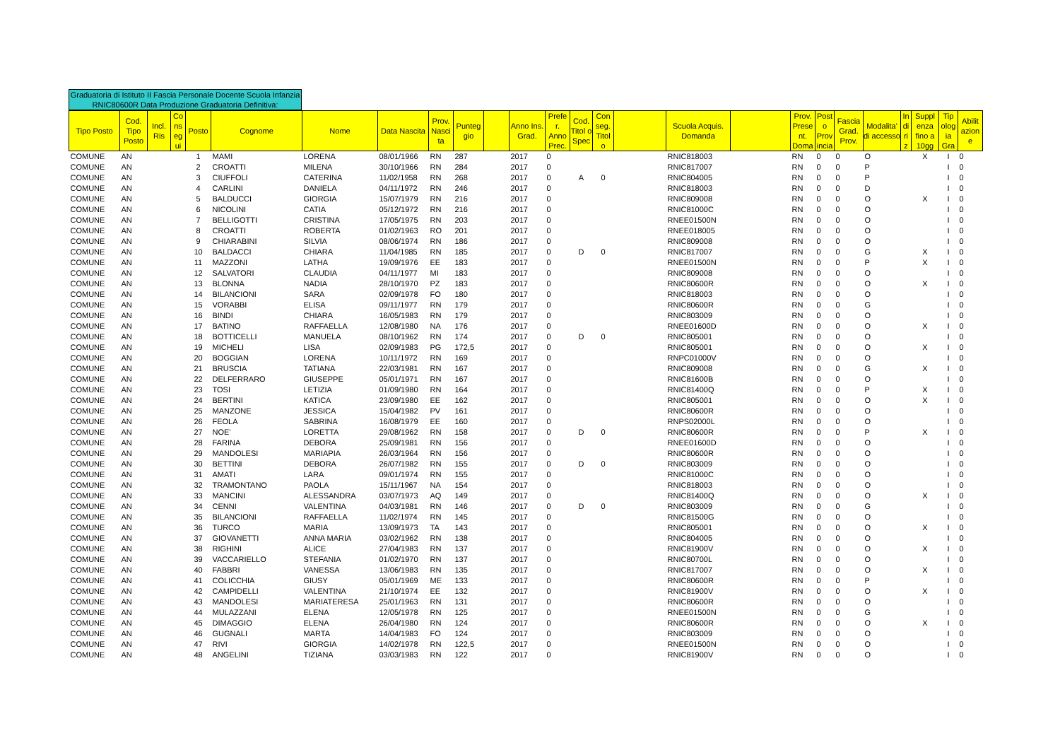Graduatoria di Istituto II Fascia Personale Docente Scuola Infanzia RNIC80600R Data Produzione Graduatoria Definitiva:
| Tipo Posto | Cod. Tipo Posto | Incl. Ris | Co ns eg ui | Posto | Cognome | Nome | Data Nascita | Prov. Nasci ta | Punteg gio | | Anno Ins. Grad. | Prefe r. Anno Prec. | Cod. Titol o Spec | Con seg. Titol o | | Scuola Acquis. Domanda | | Prov. Prese nt. Doma | Post o Prov incia | Fascia Grad. Prov. | Modalita' di accesso | In di ri z | Suppl enza fino a 10gg | Tip olog ia Gra | Abilit azion e |
| --- | --- | --- | --- | --- | --- | --- | --- | --- | --- | --- | --- | --- | --- | --- | --- | --- | --- | --- | --- | --- | --- | --- | --- | --- | --- |
| COMUNE | AN | | | 1 | MAMI | LORENA | 08/01/1966 | RN | 287 | | 2017 | 0 | | | | RNIC818003 | | RN | 0 | 0 | O | | X | I | 0 |
| COMUNE | AN | | | 2 | CROATTI | MILENA | 30/10/1966 | RN | 284 | | 2017 | 0 | | | | RNIC817007 | | RN | 0 | 0 | P | | | I | 0 |
| COMUNE | AN | | | 3 | CIUFFOLI | CATERINA | 11/02/1958 | RN | 268 | | 2017 | 0 | A | 0 | | RNIC804005 | | RN | 0 | 0 | P | | | I | 0 |
| COMUNE | AN | | | 4 | CARLINI | DANIELA | 04/11/1972 | RN | 246 | | 2017 | 0 | | | | RNIC818003 | | RN | 0 | 0 | D | | | I | 0 |
| COMUNE | AN | | | 5 | BALDUCCI | GIORGIA | 15/07/1979 | RN | 216 | | 2017 | 0 | | | | RNIC809008 | | RN | 0 | 0 | O | | X | I | 0 |
| COMUNE | AN | | | 6 | NICOLINI | CATIA | 05/12/1972 | RN | 216 | | 2017 | 0 | | | | RNIC81000C | | RN | 0 | 0 | O | | | I | 0 |
| COMUNE | AN | | | 7 | BELLIGOTTI | CRISTINA | 17/05/1975 | RN | 203 | | 2017 | 0 | | | | RNEE01500N | | RN | 0 | 0 | O | | | I | 0 |
| COMUNE | AN | | | 8 | CROATTI | ROBERTA | 01/02/1963 | RO | 201 | | 2017 | 0 | | | | RNEE018005 | | RN | 0 | 0 | O | | | I | 0 |
| COMUNE | AN | | | 9 | CHIARABINI | SILVIA | 08/06/1974 | RN | 186 | | 2017 | 0 | | | | RNIC809008 | | RN | 0 | 0 | O | | | I | 0 |
| COMUNE | AN | | | 10 | BALDACCI | CHIARA | 11/04/1985 | RN | 185 | | 2017 | 0 | D | 0 | | RNIC817007 | | RN | 0 | 0 | G | | X | I | 0 |
| COMUNE | AN | | | 11 | MAZZONI | LATHA | 19/09/1976 | EE | 183 | | 2017 | 0 | | | | RNEE01500N | | RN | 0 | 0 | P | | X | I | 0 |
| COMUNE | AN | | | 12 | SALVATORI | CLAUDIA | 04/11/1977 | MI | 183 | | 2017 | 0 | | | | RNIC809008 | | RN | 0 | 0 | O | | | I | 0 |
| COMUNE | AN | | | 13 | BLONNA | NADIA | 28/10/1970 | PZ | 183 | | 2017 | 0 | | | | RNIC80600R | | RN | 0 | 0 | O | | X | I | 0 |
| COMUNE | AN | | | 14 | BILANCIONI | SARA | 02/09/1978 | FO | 180 | | 2017 | 0 | | | | RNIC818003 | | RN | 0 | 0 | O | | | I | 0 |
| COMUNE | AN | | | 15 | VORABBI | ELISA | 09/11/1977 | RN | 179 | | 2017 | 0 | | | | RNIC80600R | | RN | 0 | 0 | G | | | I | 0 |
| COMUNE | AN | | | 16 | BINDI | CHIARA | 16/05/1983 | RN | 179 | | 2017 | 0 | | | | RNIC803009 | | RN | 0 | 0 | O | | | I | 0 |
| COMUNE | AN | | | 17 | BATINO | RAFFAELLA | 12/08/1980 | NA | 176 | | 2017 | 0 | | | | RNEE01600D | | RN | 0 | 0 | O | | X | I | 0 |
| COMUNE | AN | | | 18 | BOTTICELLI | MANUELA | 08/10/1962 | RN | 174 | | 2017 | 0 | D | 0 | | RNIC805001 | | RN | 0 | 0 | O | | | I | 0 |
| COMUNE | AN | | | 19 | MICHELI | LISA | 02/09/1983 | PG | 172,5 | | 2017 | 0 | | | | RNIC805001 | | RN | 0 | 0 | O | | X | I | 0 |
| COMUNE | AN | | | 20 | BOGGIAN | LORENA | 10/11/1972 | RN | 169 | | 2017 | 0 | | | | RNPC01000V | | RN | 0 | 0 | O | | | I | 0 |
| COMUNE | AN | | | 21 | BRUSCIA | TATIANA | 22/03/1981 | RN | 167 | | 2017 | 0 | | | | RNIC809008 | | RN | 0 | 0 | G | | X | I | 0 |
| COMUNE | AN | | | 22 | DELFERRARO | GIUSEPPE | 05/01/1971 | RN | 167 | | 2017 | 0 | | | | RNIC81600B | | RN | 0 | 0 | O | | | I | 0 |
| COMUNE | AN | | | 23 | TOSI | LETIZIA | 01/09/1980 | RN | 164 | | 2017 | 0 | | | | RNIC81400Q | | RN | 0 | 0 | P | | X | I | 0 |
| COMUNE | AN | | | 24 | BERTINI | KATICA | 23/09/1980 | EE | 162 | | 2017 | 0 | | | | RNIC805001 | | RN | 0 | 0 | O | | X | I | 0 |
| COMUNE | AN | | | 25 | MANZONE | JESSICA | 15/04/1982 | PV | 161 | | 2017 | 0 | | | | RNIC80600R | | RN | 0 | 0 | O | | | I | 0 |
| COMUNE | AN | | | 26 | FEOLA | SABRINA | 16/08/1979 | EE | 160 | | 2017 | 0 | | | | RNPS02000L | | RN | 0 | 0 | O | | | I | 0 |
| COMUNE | AN | | | 27 | NOE' | LORETTA | 29/08/1962 | RN | 158 | | 2017 | 0 | D | 0 | | RNIC80600R | | RN | 0 | 0 | P | | X | I | 0 |
| COMUNE | AN | | | 28 | FARINA | DEBORA | 25/09/1981 | RN | 156 | | 2017 | 0 | | | | RNEE01600D | | RN | 0 | 0 | O | | | I | 0 |
| COMUNE | AN | | | 29 | MANDOLESI | MARIAPIA | 26/03/1964 | RN | 156 | | 2017 | 0 | | | | RNIC80600R | | RN | 0 | 0 | O | | | I | 0 |
| COMUNE | AN | | | 30 | BETTINI | DEBORA | 26/07/1982 | RN | 155 | | 2017 | 0 | D | 0 | | RNIC803009 | | RN | 0 | 0 | O | | | I | 0 |
| COMUNE | AN | | | 31 | AMATI | LARA | 09/01/1974 | RN | 155 | | 2017 | 0 | | | | RNIC81000C | | RN | 0 | 0 | O | | | I | 0 |
| COMUNE | AN | | | 32 | TRAMONTANO | PAOLA | 15/11/1967 | NA | 154 | | 2017 | 0 | | | | RNIC818003 | | RN | 0 | 0 | O | | | I | 0 |
| COMUNE | AN | | | 33 | MANCINI | ALESSANDRA | 03/07/1973 | AQ | 149 | | 2017 | 0 | | | | RNIC81400Q | | RN | 0 | 0 | O | | X | I | 0 |
| COMUNE | AN | | | 34 | CENNI | VALENTINA | 04/03/1981 | RN | 146 | | 2017 | 0 | D | 0 | | RNIC803009 | | RN | 0 | 0 | G | | | I | 0 |
| COMUNE | AN | | | 35 | BILANCIONI | RAFFAELLA | 11/02/1974 | RN | 145 | | 2017 | 0 | | | | RNIC81500G | | RN | 0 | 0 | O | | | I | 0 |
| COMUNE | AN | | | 36 | TURCO | MARIA | 13/09/1973 | TA | 143 | | 2017 | 0 | | | | RNIC805001 | | RN | 0 | 0 | O | | X | I | 0 |
| COMUNE | AN | | | 37 | GIOVANETTI | ANNA MARIA | 03/02/1962 | RN | 138 | | 2017 | 0 | | | | RNIC804005 | | RN | 0 | 0 | O | | | I | 0 |
| COMUNE | AN | | | 38 | RIGHINI | ALICE | 27/04/1983 | RN | 137 | | 2017 | 0 | | | | RNIC81900V | | RN | 0 | 0 | O | | X | I | 0 |
| COMUNE | AN | | | 39 | VACCARIELLO | STEFANIA | 01/02/1970 | RN | 137 | | 2017 | 0 | | | | RNIC80700L | | RN | 0 | 0 | O | | | I | 0 |
| COMUNE | AN | | | 40 | FABBRI | VANESSA | 13/06/1983 | RN | 135 | | 2017 | 0 | | | | RNIC817007 | | RN | 0 | 0 | O | | X | I | 0 |
| COMUNE | AN | | | 41 | COLICCHIA | GIUSY | 05/01/1969 | ME | 133 | | 2017 | 0 | | | | RNIC80600R | | RN | 0 | 0 | P | | | I | 0 |
| COMUNE | AN | | | 42 | CAMPIDELLI | VALENTINA | 21/10/1974 | EE | 132 | | 2017 | 0 | | | | RNIC81900V | | RN | 0 | 0 | O | | X | I | 0 |
| COMUNE | AN | | | 43 | MANDOLESI | MARIATERESA | 25/01/1963 | RN | 131 | | 2017 | 0 | | | | RNIC80600R | | RN | 0 | 0 | O | | | I | 0 |
| COMUNE | AN | | | 44 | MULAZZANI | ELENA | 12/05/1978 | RN | 125 | | 2017 | 0 | | | | RNEE01500N | | RN | 0 | 0 | G | | | I | 0 |
| COMUNE | AN | | | 45 | DIMAGGIO | ELENA | 26/04/1980 | RN | 124 | | 2017 | 0 | | | | RNIC80600R | | RN | 0 | 0 | O | | X | I | 0 |
| COMUNE | AN | | | 46 | GUGNALI | MARTA | 14/04/1983 | FO | 124 | | 2017 | 0 | | | | RNIC803009 | | RN | 0 | 0 | O | | | I | 0 |
| COMUNE | AN | | | 47 | RIVI | GIORGIA | 14/02/1978 | RN | 122,5 | | 2017 | 0 | | | | RNEE01500N | | RN | 0 | 0 | O | | | I | 0 |
| COMUNE | AN | | | 48 | ANGELINI | TIZIANA | 03/03/1983 | RN | 122 | | 2017 | 0 | | | | RNIC81900V | | RN | 0 | 0 | O | | | I | 0 |